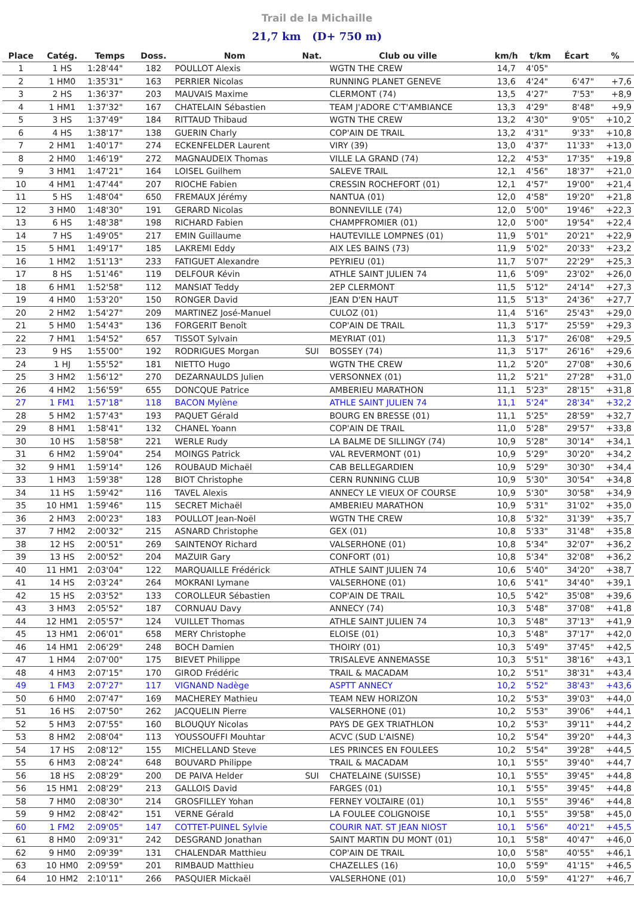Trail de la Michaille
21,7 km (D+ 750 m)
| Place | Catég. | Temps | Doss. | Nom | Nat. | Club ou ville | km/h | t/km | Écart | % |
| --- | --- | --- | --- | --- | --- | --- | --- | --- | --- | --- |
| 1 | 1 HS | 1:28'44" | 182 | POULLOT Alexis | | WGTN THE CREW | 14,7 | 4'05" | | |
| 2 | 1 HM0 | 1:35'31" | 163 | PERRIER Nicolas | | RUNNING PLANET GENEVE | 13,6 | 4'24" | 6'47" | +7,6 |
| 3 | 2 HS | 1:36'37" | 203 | MAUVAIS Maxime | | CLERMONT (74) | 13,5 | 4'27" | 7'53" | +8,9 |
| 4 | 1 HM1 | 1:37'32" | 167 | CHATELAIN Sébastien | | TEAM J'ADORE C'T'AMBIANCE | 13,3 | 4'29" | 8'48" | +9,9 |
| 5 | 3 HS | 1:37'49" | 184 | RITTAUD Thibaud | | WGTN THE CREW | 13,2 | 4'30" | 9'05" | +10,2 |
| 6 | 4 HS | 1:38'17" | 138 | GUERIN Charly | | COP'AIN DE TRAIL | 13,2 | 4'31" | 9'33" | +10,8 |
| 7 | 2 HM1 | 1:40'17" | 274 | ECKENFELDER Laurent | | VIRY (39) | 13,0 | 4'37" | 11'33" | +13,0 |
| 8 | 2 HM0 | 1:46'19" | 272 | MAGNAUDEIX Thomas | | VILLE LA GRAND (74) | 12,2 | 4'53" | 17'35" | +19,8 |
| 9 | 3 HM1 | 1:47'21" | 164 | LOISEL Guilhem | | SALEVE TRAIL | 12,1 | 4'56" | 18'37" | +21,0 |
| 10 | 4 HM1 | 1:47'44" | 207 | RIOCHE Fabien | | CRESSIN ROCHEFORT (01) | 12,1 | 4'57" | 19'00" | +21,4 |
| 11 | 5 HS | 1:48'04" | 650 | FREMAUX Jérémy | | NANTUA (01) | 12,0 | 4'58" | 19'20" | +21,8 |
| 12 | 3 HM0 | 1:48'30" | 191 | GERARD Nicolas | | BONNEVILLE (74) | 12,0 | 5'00" | 19'46" | +22,3 |
| 13 | 6 HS | 1:48'38" | 198 | RICHARD Fabien | | CHAMPFROMIER (01) | 12,0 | 5'00" | 19'54" | +22,4 |
| 14 | 7 HS | 1:49'05" | 217 | EMIN Guillaume | | HAUTEVILLE LOMPNES (01) | 11,9 | 5'01" | 20'21" | +22,9 |
| 15 | 5 HM1 | 1:49'17" | 185 | LAKREMI Eddy | | AIX LES BAINS (73) | 11,9 | 5'02" | 20'33" | +23,2 |
| 16 | 1 HM2 | 1:51'13" | 233 | FATIGUET Alexandre | | PEYRIEU (01) | 11,7 | 5'07" | 22'29" | +25,3 |
| 17 | 8 HS | 1:51'46" | 119 | DELFOUR Kévin | | ATHLE SAINT JULIEN 74 | 11,6 | 5'09" | 23'02" | +26,0 |
| 18 | 6 HM1 | 1:52'58" | 112 | MANSIAT Teddy | | 2EP CLERMONT | 11,5 | 5'12" | 24'14" | +27,3 |
| 19 | 4 HM0 | 1:53'20" | 150 | RONGER David | | JEAN D'EN HAUT | 11,5 | 5'13" | 24'36" | +27,7 |
| 20 | 2 HM2 | 1:54'27" | 209 | MARTINEZ José-Manuel | | CULOZ (01) | 11,4 | 5'16" | 25'43" | +29,0 |
| 21 | 5 HM0 | 1:54'43" | 136 | FORGERIT Benoît | | COP'AIN DE TRAIL | 11,3 | 5'17" | 25'59" | +29,3 |
| 22 | 7 HM1 | 1:54'52" | 657 | TISSOT Sylvain | | MEYRIAT (01) | 11,3 | 5'17" | 26'08" | +29,5 |
| 23 | 9 HS | 1:55'00" | 192 | RODRIGUES Morgan | SUI | BOSSEY (74) | 11,3 | 5'17" | 26'16" | +29,6 |
| 24 | 1 HJ | 1:55'52" | 181 | NIETTO Hugo | | WGTN THE CREW | 11,2 | 5'20" | 27'08" | +30,6 |
| 25 | 3 HM2 | 1:56'12" | 270 | DEZARNAULDS Julien | | VERSONNEX (01) | 11,2 | 5'21" | 27'28" | +31,0 |
| 26 | 4 HM2 | 1:56'59" | 655 | DONCQUE Patrice | | AMBERIEU MARATHON | 11,1 | 5'23" | 28'15" | +31,8 |
| 27 | 1 FM1 | 1:57'18" | 118 | BACON Mylène | | ATHLE SAINT JULIEN 74 | 11,1 | 5'24" | 28'34" | +32,2 |
| 28 | 5 HM2 | 1:57'43" | 193 | PAQUET Gérald | | BOURG EN BRESSE (01) | 11,1 | 5'25" | 28'59" | +32,7 |
| 29 | 8 HM1 | 1:58'41" | 132 | CHANEL Yoann | | COP'AIN DE TRAIL | 11,0 | 5'28" | 29'57" | +33,8 |
| 30 | 10 HS | 1:58'58" | 221 | WERLE Rudy | | LA BALME DE SILLINGY (74) | 10,9 | 5'28" | 30'14" | +34,1 |
| 31 | 6 HM2 | 1:59'04" | 254 | MOINGS Patrick | | VAL REVERMONT (01) | 10,9 | 5'29" | 30'20" | +34,2 |
| 32 | 9 HM1 | 1:59'14" | 126 | ROUBAUD Michaël | | CAB BELLEGARDIEN | 10,9 | 5'29" | 30'30" | +34,4 |
| 33 | 1 HM3 | 1:59'38" | 128 | BIOT Christophe | | CERN RUNNING CLUB | 10,9 | 5'30" | 30'54" | +34,8 |
| 34 | 11 HS | 1:59'42" | 116 | TAVEL Alexis | | ANNECY LE VIEUX OF COURSE | 10,9 | 5'30" | 30'58" | +34,9 |
| 35 | 10 HM1 | 1:59'46" | 115 | SECRET Michaël | | AMBERIEU MARATHON | 10,9 | 5'31" | 31'02" | +35,0 |
| 36 | 2 HM3 | 2:00'23" | 183 | POULLOT Jean-Noël | | WGTN THE CREW | 10,8 | 5'32" | 31'39" | +35,7 |
| 37 | 7 HM2 | 2:00'32" | 215 | ASNARD Christophe | | GEX (01) | 10,8 | 5'33" | 31'48" | +35,8 |
| 38 | 12 HS | 2:00'51" | 269 | SAINTENOY Richard | | VALSERHONE (01) | 10,8 | 5'34" | 32'07" | +36,2 |
| 39 | 13 HS | 2:00'52" | 204 | MAZUIR Gary | | CONFORT (01) | 10,8 | 5'34" | 32'08" | +36,2 |
| 40 | 11 HM1 | 2:03'04" | 122 | MARQUAILLE Frédérick | | ATHLE SAINT JULIEN 74 | 10,6 | 5'40" | 34'20" | +38,7 |
| 41 | 14 HS | 2:03'24" | 264 | MOKRANI Lymane | | VALSERHONE (01) | 10,6 | 5'41" | 34'40" | +39,1 |
| 42 | 15 HS | 2:03'52" | 133 | COROLLEUR Sébastien | | COP'AIN DE TRAIL | 10,5 | 5'42" | 35'08" | +39,6 |
| 43 | 3 HM3 | 2:05'52" | 187 | CORNUAU Davy | | ANNECY (74) | 10,3 | 5'48" | 37'08" | +41,8 |
| 44 | 12 HM1 | 2:05'57" | 124 | VUILLET Thomas | | ATHLE SAINT JULIEN 74 | 10,3 | 5'48" | 37'13" | +41,9 |
| 45 | 13 HM1 | 2:06'01" | 658 | MERY Christophe | | ELOISE (01) | 10,3 | 5'48" | 37'17" | +42,0 |
| 46 | 14 HM1 | 2:06'29" | 248 | BOCH Damien | | THOIRY (01) | 10,3 | 5'49" | 37'45" | +42,5 |
| 47 | 1 HM4 | 2:07'00" | 175 | BIEVET Philippe | | TRISALEVE ANNEMASSE | 10,3 | 5'51" | 38'16" | +43,1 |
| 48 | 4 HM3 | 2:07'15" | 170 | GIROD Frédéric | | TRAIL & MACADAM | 10,2 | 5'51" | 38'31" | +43,4 |
| 49 | 1 FM3 | 2:07'27" | 117 | VIGNAND Nadège | | ASPTT ANNECY | 10,2 | 5'52" | 38'43" | +43,6 |
| 50 | 6 HM0 | 2:07'47" | 169 | MACHEREY Mathieu | | TEAM NEW HORIZON | 10,2 | 5'53" | 39'03" | +44,0 |
| 51 | 16 HS | 2:07'50" | 262 | JACQUELIN Pierre | | VALSERHONE (01) | 10,2 | 5'53" | 39'06" | +44,1 |
| 52 | 5 HM3 | 2:07'55" | 160 | BLOUQUY Nicolas | | PAYS DE GEX TRIATHLON | 10,2 | 5'53" | 39'11" | +44,2 |
| 53 | 8 HM2 | 2:08'04" | 113 | YOUSSOUFFI Mouhtar | | ACVC (SUD L'AISNE) | 10,2 | 5'54" | 39'20" | +44,3 |
| 54 | 17 HS | 2:08'12" | 155 | MICHELLAND Steve | | LES PRINCES EN FOULEES | 10,2 | 5'54" | 39'28" | +44,5 |
| 55 | 6 HM3 | 2:08'24" | 648 | BOUVARD Philippe | | TRAIL & MACADAM | 10,1 | 5'55" | 39'40" | +44,7 |
| 56 | 18 HS | 2:08'29" | 200 | DE PAIVA Helder | SUI | CHATELAINE (SUISSE) | 10,1 | 5'55" | 39'45" | +44,8 |
| 56 | 15 HM1 | 2:08'29" | 213 | GALLOIS David | | FARGES (01) | 10,1 | 5'55" | 39'45" | +44,8 |
| 58 | 7 HM0 | 2:08'30" | 214 | GROSFILLEY Yohan | | FERNEY VOLTAIRE (01) | 10,1 | 5'55" | 39'46" | +44,8 |
| 59 | 9 HM2 | 2:08'42" | 151 | VERNE Gérald | | LA FOULEE COLIGNOISE | 10,1 | 5'55" | 39'58" | +45,0 |
| 60 | 1 FM2 | 2:09'05" | 147 | COTTET-PUINEL Sylvie | | COURIR NAT. ST JEAN NIOST | 10,1 | 5'56" | 40'21" | +45,5 |
| 61 | 8 HM0 | 2:09'31" | 242 | DESGRAND Jonathan | | SAINT MARTIN DU MONT (01) | 10,1 | 5'58" | 40'47" | +46,0 |
| 62 | 9 HM0 | 2:09'39" | 131 | CHALENDAR Matthieu | | COP'AIN DE TRAIL | 10,0 | 5'58" | 40'55" | +46,1 |
| 63 | 10 HM0 | 2:09'59" | 201 | RIMBAUD Matthieu | | CHAZELLES (16) | 10,0 | 5'59" | 41'15" | +46,5 |
| 64 | 10 HM2 | 2:10'11" | 266 | PASQUIER Mickaël | | VALSERHONE (01) | 10,0 | 5'59" | 41'27" | +46,7 |